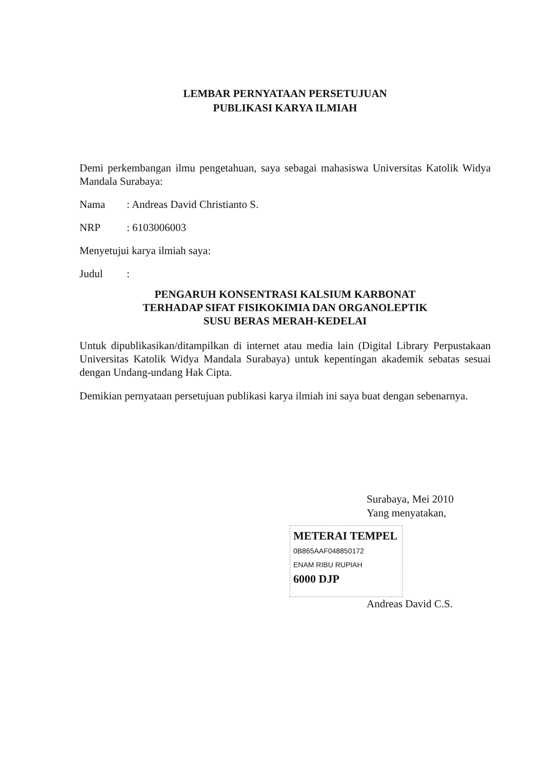LEMBAR PERNYATAAN PERSETUJUAN
PUBLIKASI KARYA ILMIAH
Demi perkembangan ilmu pengetahuan, saya sebagai mahasiswa Universitas Katolik Widya Mandala Surabaya:
Nama: Andreas David Christianto S.
NRP: 6103006003
Menyetujui karya ilmiah saya:
Judul:
PENGARUH KONSENTRASI KALSIUM KARBONAT
TERHADAP SIFAT FISIKOKIMIA DAN ORGANOLEPTIK
SUSU BERAS MERAH-KEDELAI
Untuk dipublikasikan/ditampilkan di internet atau media lain (Digital Library Perpustakaan Universitas Katolik Widya Mandala Surabaya) untuk kepentingan akademik sebatas sesuai dengan Undang-undang Hak Cipta.
Demikian pernyataan persetujuan publikasi karya ilmiah ini saya buat dengan sebenarnya.
Surabaya, Mei 2010
Yang menyatakan,
METERAI TEMPEL
0B865AAF048850172
ENAM RIBU RUPIAH
6000 DJP
Andreas David C.S.